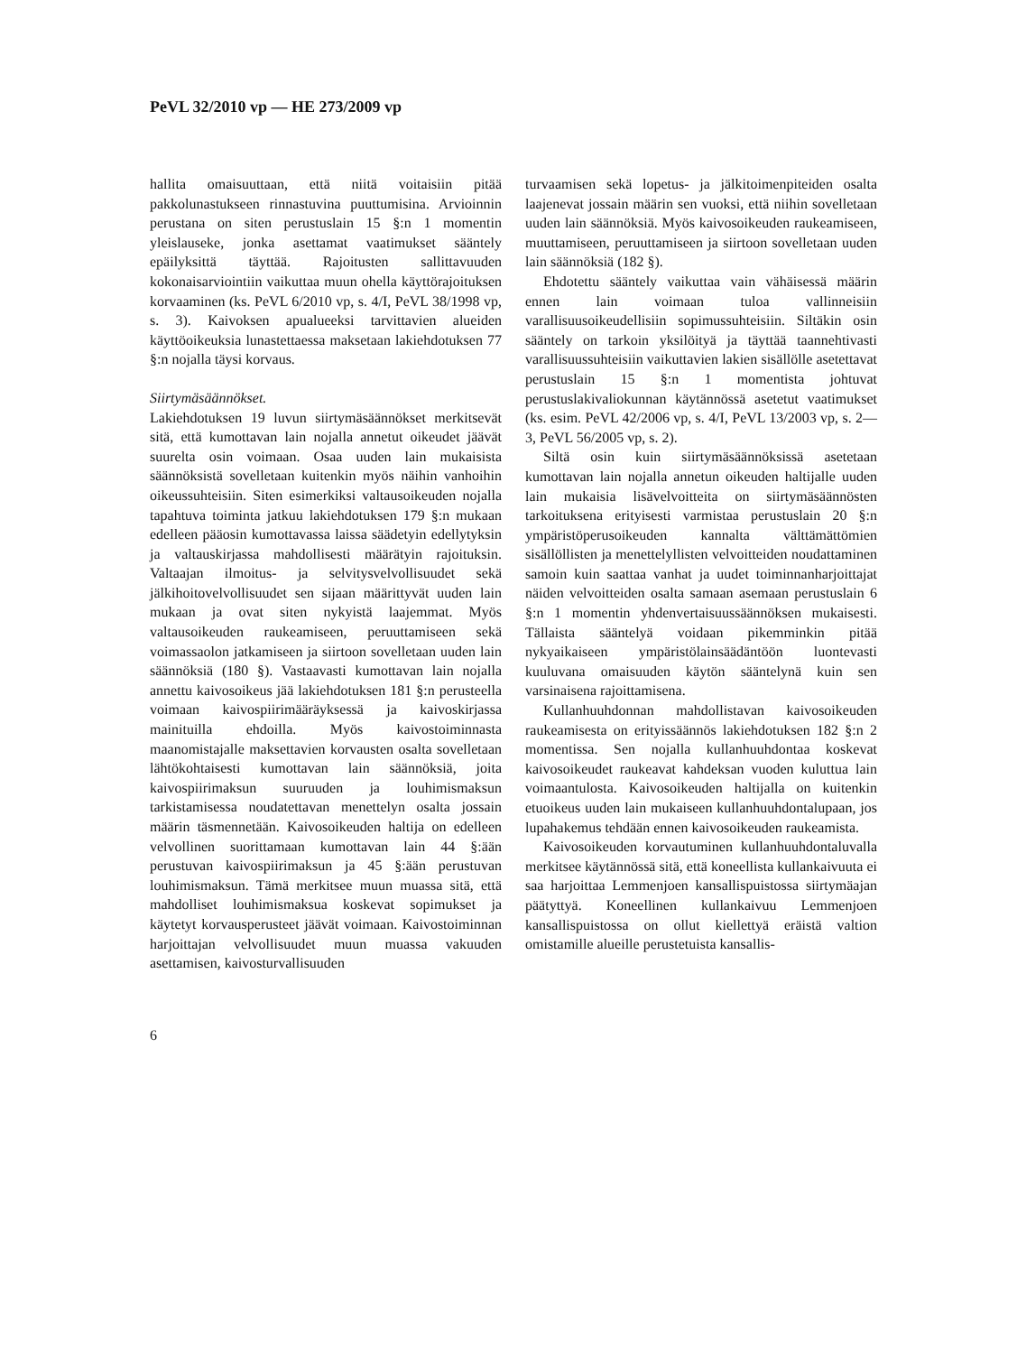PeVL 32/2010 vp — HE 273/2009 vp
hallita omaisuuttaan, että niitä voitaisiin pitää pakkolunastukseen rinnastuvina puuttumisina. Arvioinnin perustana on siten perustuslain 15 §:n 1 momentin yleislauseke, jonka asettamat vaatimukset sääntely epäilyksittä täyttää. Rajoitusten sallittavuuden kokonaisarviointiin vaikuttaa muun ohella käyttörajoituksen korvaaminen (ks. PeVL 6/2010 vp, s. 4/I, PeVL 38/1998 vp, s. 3). Kaivoksen apualueeksi tarvittavien alueiden käyttöoikeuksia lunastettaessa maksetaan lakiehdotuksen 77 §:n nojalla täysi korvaus.
Siirtymäsäännökset.
Lakiehdotuksen 19 luvun siirtymäsäännökset merkitsevät sitä, että kumottavan lain nojalla annetut oikeudet jäävät suurelta osin voimaan. Osaa uuden lain mukaisista säännöksistä sovelletaan kuitenkin myös näihin vanhoihin oikeussuhteisiin. Siten esimerkiksi valtausoikeuden nojalla tapahtuva toiminta jatkuu lakiehdotuksen 179 §:n mukaan edelleen pääosin kumottavassa laissa säädetyin edellytyksin ja valtauskirjassa mahdollisesti määrätyin rajoituksin. Valtaajan ilmoitus- ja selvitysvelvollisuudet sekä jälkihoitovelvollisuudet sen sijaan määrittyvät uuden lain mukaan ja ovat siten nykyistä laajemmat. Myös valtausoikeuden raukeamiseen, peruuttamiseen sekä voimassaolon jatkamiseen ja siirtoon sovelletaan uuden lain säännöksiä (180 §). Vastaavasti kumottavan lain nojalla annettu kaivosoikeus jää lakiehdotuksen 181 §:n perusteella voimaan kaivospiirimääräyksessä ja kaivoskirjassa mainituilla ehdoilla. Myös kaivostoiminnasta maanomistajalle maksettavien korvausten osalta sovelletaan lähtökohtaisesti kumottavan lain säännöksiä, joita kaivospiirimaksun suuruuden ja louhimismaksun tarkistamisessa noudatettavan menettelyn osalta jossain määrin täsmennetään. Kaivosoikeuden haltija on edelleen velvollinen suorittamaan kumottavan lain 44 §:ään perustuvan kaivospiirimaksun ja 45 §:ään perustuvan louhimismaksun. Tämä merkitsee muun muassa sitä, että mahdolliset louhimismaksua koskevat sopimukset ja käytetyt korvausperusteet jäävät voimaan. Kaivostoiminnan harjoittajan velvollisuudet muun muassa vakuuden asettamisen, kaivosturvallisuuden
turvaamisen sekä lopetus- ja jälkitoimenpiteiden osalta laajenevat jossain määrin sen vuoksi, että niihin sovelletaan uuden lain säännöksiä. Myös kaivosoikeuden raukeamiseen, muuttamiseen, peruuttamiseen ja siirtoon sovelletaan uuden lain säännöksiä (182 §).
Ehdotettu sääntely vaikuttaa vain vähäisessä määrin ennen lain voimaan tuloa vallinneisiin varallisuusoikeudellisiin sopimussuhteisiin. Siltäkin osin sääntely on tarkoin yksilöityä ja täyttää taannehtivasti varallisuussuhteisiin vaikuttavien lakien sisällölle asetettavat perustuslain 15 §:n 1 momentista johtuvat perustuslakivaliokunnan käytännössä asetetut vaatimukset (ks. esim. PeVL 42/2006 vp, s. 4/I, PeVL 13/2003 vp, s. 2—3, PeVL 56/2005 vp, s. 2).
Siltä osin kuin siirtymäsäännöksissä asetetaan kumottavan lain nojalla annetun oikeuden haltijalle uuden lain mukaisia lisävelvoitteita on siirtymäsäännösten tarkoituksena erityisesti varmistaa perustuslain 20 §:n ympäristöperusoikeuden kannalta välttämättömien sisällöllisten ja menettelyllisten velvoitteiden noudattaminen samoin kuin saattaa vanhat ja uudet toiminnanharjoittajat näiden velvoitteiden osalta samaan asemaan perustuslain 6 §:n 1 momentin yhdenvertaisuussäännöksen mukaisesti. Tällaista sääntelyä voidaan pikemminkin pitää nykyaikaiseen ympäristölainsäädäntöön luontevasti kuuluvana omaisuuden käytön sääntelynä kuin sen varsinaisena rajoittamisena.
Kullanhuuhdonnan mahdollistavan kaivosoikeuden raukeamisesta on erityissäännös lakiehdotuksen 182 §:n 2 momentissa. Sen nojalla kullanhuuhdontaa koskevat kaivosoikeudet raukeavat kahdeksan vuoden kuluttua lain voimaantulosta. Kaivosoikeuden haltijalla on kuitenkin etuoikeus uuden lain mukaiseen kullanhuuhdontalupaan, jos lupahakemus tehdään ennen kaivosoikeuden raukeamista.
Kaivosoikeuden korvautuminen kullanhuuhdontaluvalla merkitsee käytännössä sitä, että koneellista kullankaivuuta ei saa harjoittaa Lemmenjoen kansallispuistossa siirtymäajan päätyttyä. Koneellinen kullankaivuu Lemmenjoen kansallispuistossa on ollut kiellettyä eräistä valtion omistamille alueille perustetuista kansallis-
6